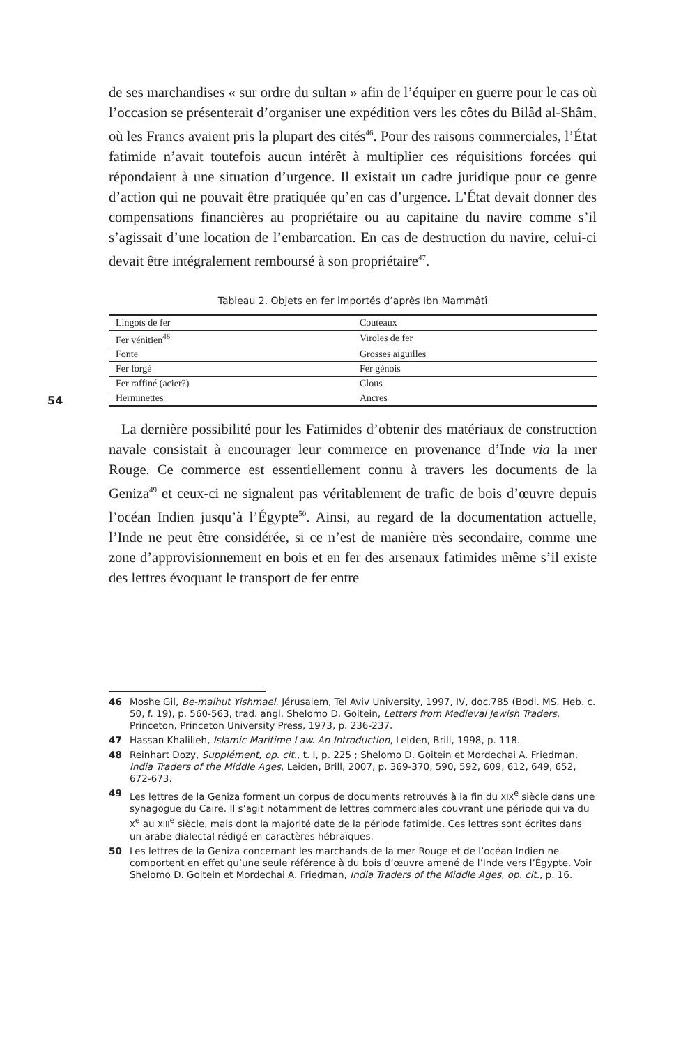54
de ses marchandises « sur ordre du sultan » afin de l’équiper en guerre pour le cas où l’occasion se présenterait d’organiser une expédition vers les côtes du Bilâd al-Shâm, où les Francs avaient pris la plupart des cités<sup>46</sup>. Pour des raisons commerciales, l’État fatimide n’avait toutefois aucun intérêt à multiplier ces réquisitions forcées qui répondaient à une situation d’urgence. Il existait un cadre juridique pour ce genre d’action qui ne pouvait être pratiquée qu’en cas d’urgence. L’État devait donner des compensations financières au propriétaire ou au capitaine du navire comme s’il s’agissait d’une location de l’embarcation. En cas de destruction du navire, celui-ci devait être intégralement remboursé à son propriétaire<sup>47</sup>.
Tableau 2. Objets en fer importés d’après Ibn Mammâtî
| Lingots de fer | Couteaux |
| Fer vénitien<sup>48</sup> | Viroles de fer |
| Fonte | Grosses aiguilles |
| Fer forgé | Fer génois |
| Fer raffiné (acier?) | Clous |
| Herminettes | Ancres |
La dernière possibilité pour les Fatimides d’obtenir des matériaux de construction navale consistait à encourager leur commerce en provenance d’Inde via la mer Rouge. Ce commerce est essentiellement connu à travers les documents de la Geniza<sup>49</sup> et ceux-ci ne signalent pas véritablement de trafic de bois d’œuvre depuis l’océan Indien jusqu’à l’Égypte<sup>50</sup>. Ainsi, au regard de la documentation actuelle, l’Inde ne peut être considérée, si ce n’est de manière très secondaire, comme une zone d’approvisionnement en bois et en fer des arsenaux fatimides même s’il existe des lettres évoquant le transport de fer entre
46 Moshe Gil, Be-malhut Yishmael, Jérusalem, Tel Aviv University, 1997, IV, doc.785 (Bodl. MS. Heb. c. 50, f. 19), p. 560-563, trad. angl. Shelomo D. Goitein, Letters from Medieval Jewish Traders, Princeton, Princeton University Press, 1973, p. 236-237.
47 Hassan Khalilieh, Islamic Maritime Law. An Introduction, Leiden, Brill, 1998, p. 118.
48 Reinhart Dozy, Supplément, op. cit., t. I, p. 225 ; Shelomo D. Goitein et Mordechai A. Friedman, India Traders of the Middle Ages, Leiden, Brill, 2007, p. 369-370, 590, 592, 609, 612, 649, 652, 672-673.
49 Les lettres de la Geniza forment un corpus de documents retrouvés à la fin du XIX<sup>e</sup> siècle dans une synagogue du Caire. Il s’agit notamment de lettres commerciales couvrant une période qui va du X<sup>e</sup> au XIII<sup>e</sup> siècle, mais dont la majorité date de la période fatimide. Ces lettres sont écrites dans un arabe dialectal rédigé en caractères hébraïques.
50 Les lettres de la Geniza concernant les marchands de la mer Rouge et de l’océan Indien ne comportent en effet qu’une seule référence à du bois d’œuvre amené de l’Inde vers l’Égypte. Voir Shelomo D. Goitein et Mordechai A. Friedman, India Traders of the Middle Ages, op. cit., p. 16.